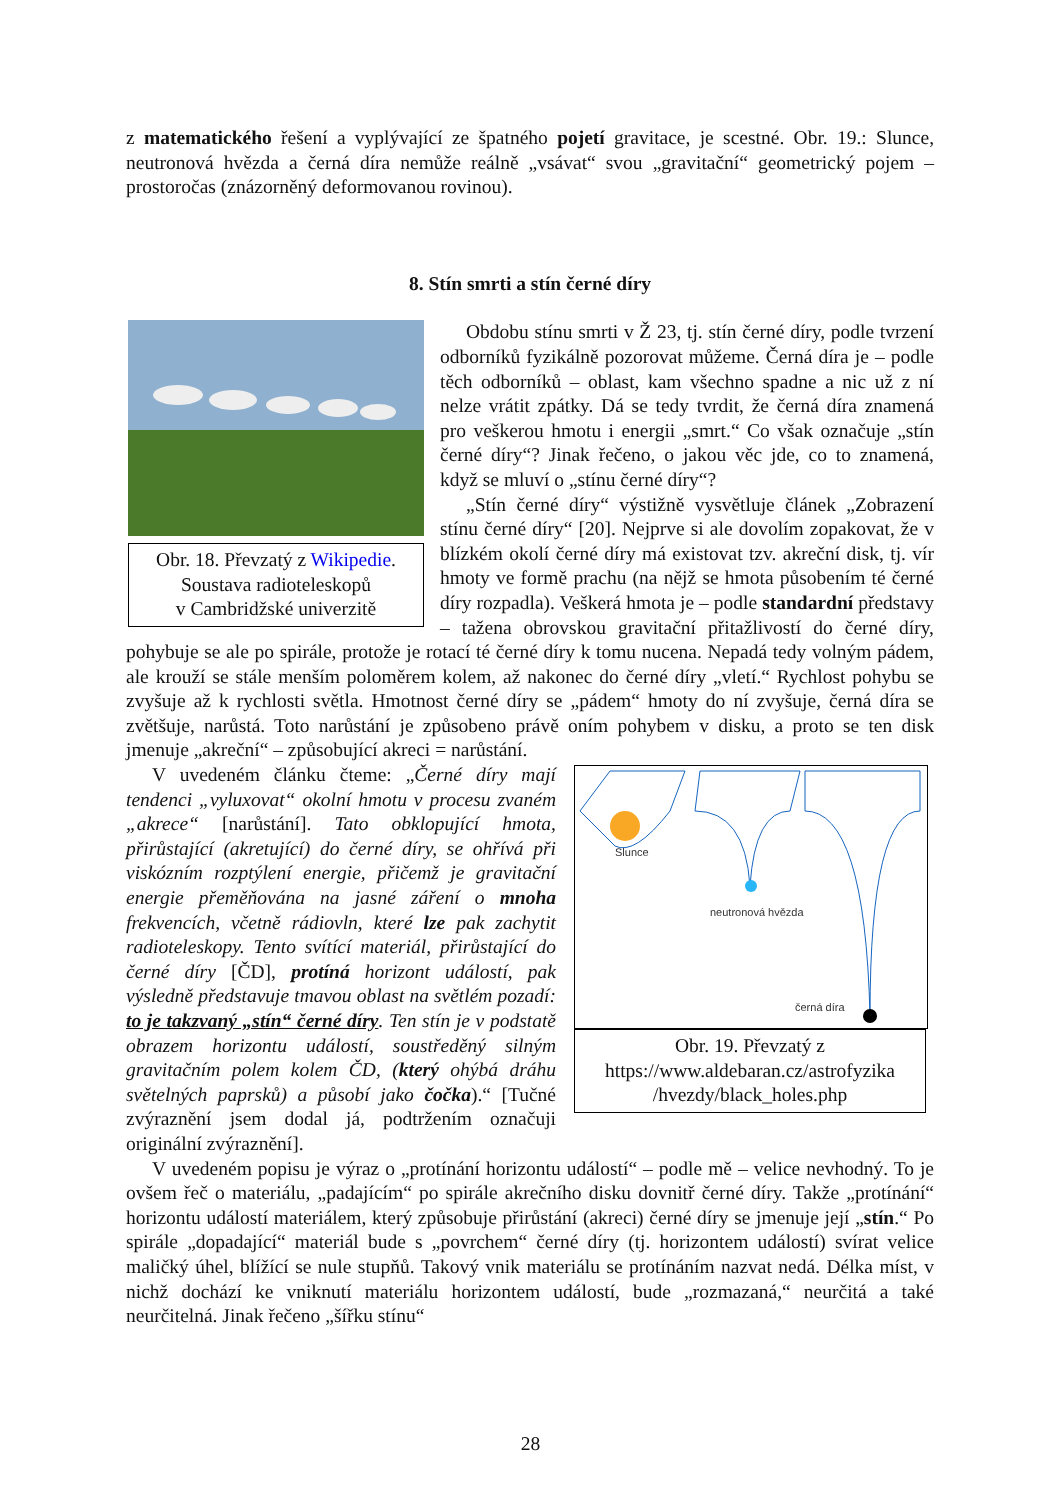z matematického řešení a vyplývající ze špatného pojetí gravitace, je scestné. Obr. 19.: Slunce, neutronová hvězda a černá díra nemůže reálně „vsávat“ svou „gravitační“ geometrický pojem – prostoročas (znázorněný deformovanou rovinou).
8. Stín smrti a stín černé díry
Obr. 18. Převzatý z Wikipedie.
Soustava radioteleskopů
v Cambridžské univerzitě
Obdobu stínu smrti v Ž 23, tj. stín černé díry, podle tvrzení odborníků fyzikálně pozorovat můžeme. Černá díra je – podle těch odborníků – oblast, kam všechno spadne a nic už z ní nelze vrátit zpátky. Dá se tedy tvrdit, že černá díra znamená pro veškerou hmotu i energii „smrt.“ Co však označuje „stín černé díry“? Jinak řečeno, o jakou věc jde, co to znamená, když se mluví o „stínu černé díry“?
„Stín černé díry“ výstižně vysvětluje článek „Zobrazení stínu černé díry“ [20]. Nejprve si ale dovolím zopakovat, že v blízkém okolí černé díry má existovat tzv. akreční disk, tj. vír hmoty ve formě prachu (na nějž se hmota působením té černé díry rozpadla). Veškerá hmota je – podle standardní představy – tažena obrovskou gravitační přitažlivostí do černé díry, pohybuje se ale po spirále, protože je rotací té černé díry k tomu nucena. Nepadá tedy volným pádem, ale krouží se stále menším poloměrem kolem, až nakonec do černé díry „vletí.“ Rychlost pohybu se zvyšuje až k rychlosti světla. Hmotnost černé díry se „pádem“ hmoty do ní zvyšuje, černá díra se zvětšuje, narůstá. Toto narůstání je způsobeno právě oním pohybem v disku, a proto se ten disk jmenuje „akreční“ – způsobující akreci = narůstání.
Slunce
neutronová hvězda
černá díra
Obr. 19. Převzatý z
https://www.aldebaran.cz/astrofyzika
/hvezdy/black_holes.php
V uvedeném článku čteme: „Černé díry mají tendenci „vyluxovat“ okolní hmotu v procesu zvaném „akrece“ [narůstání]. Tato obklopující hmota, přirůstající (akretující) do černé díry, se ohřívá při viskózním rozptýlení energie, přičemž je gravitační energie přeměňována na jasné záření o mnoha frekvencích, včetně rádiovln, které lze pak zachytit radioteleskopy. Tento svítící materiál, přirůstající do černé díry [ČD], protíná horizont událostí, pak výsledně představuje tmavou oblast na světlém pozadí: to je takzvaný „stín“ černé díry. Ten stín je v podstatě obrazem horizontu událostí, soustředěný silným gravitačním polem kolem ČD, (který ohýbá dráhu světelných paprsků) a působí jako čočka).“ [Tučné zvýraznění jsem dodal já, podtržením označuji originální zvýraznění].
V uvedeném popisu je výraz o „protínání horizontu událostí“ – podle mě – velice nevhodný. To je ovšem řeč o materiálu, „padajícím“ po spirále akrečního disku dovnitř černé díry. Takže „protínání“ horizontu událostí materiálem, který způsobuje přirůstání (akreci) černé díry se jmenuje její „stín.“ Po spirále „dopadající“ materiál bude s „povrchem“ černé díry (tj. horizontem událostí) svírat velice maličký úhel, blížící se nule stupňů. Takový vnik materiálu se protínáním nazvat nedá. Délka míst, v nichž dochází ke vniknutí materiálu horizontem událostí, bude „rozmazaná,“ neurčitá a také neurčitelná. Jinak řečeno „šířku stínu“
28